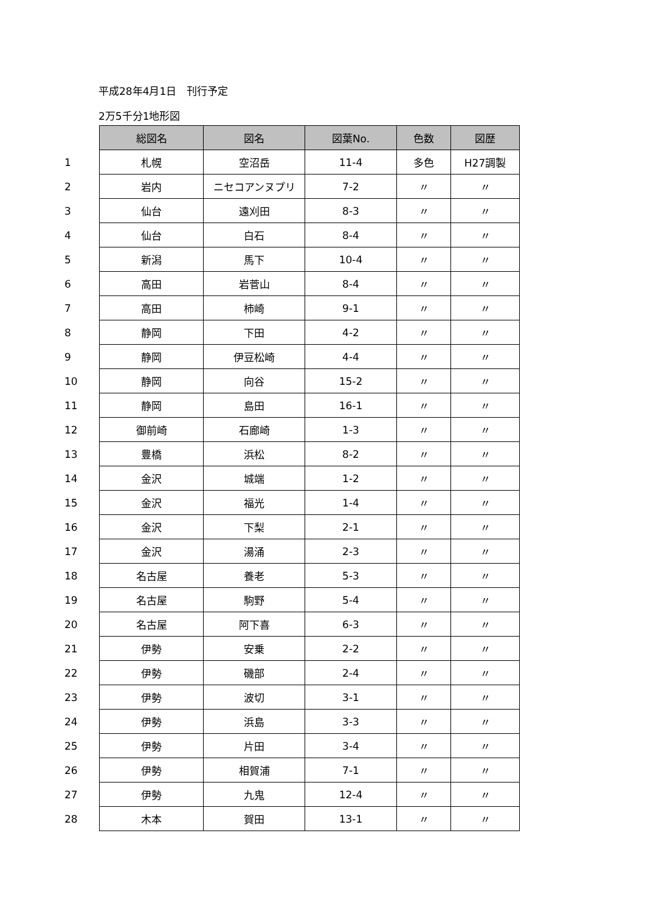平成28年4月1日　刊行予定
2万5千分1地形図
| | 総図名 | 図名 | 図葉No. | 色数 | 図歴 |
| 1 | 札幌 | 空沼岳 | 11-4 | 多色 | H27調製 |
| 2 | 岩内 | ニセコアンヌプリ | 7-2 | 〃 | 〃 |
| 3 | 仙台 | 遠刈田 | 8-3 | 〃 | 〃 |
| 4 | 仙台 | 白石 | 8-4 | 〃 | 〃 |
| 5 | 新潟 | 馬下 | 10-4 | 〃 | 〃 |
| 6 | 高田 | 岩菅山 | 8-4 | 〃 | 〃 |
| 7 | 高田 | 柿崎 | 9-1 | 〃 | 〃 |
| 8 | 静岡 | 下田 | 4-2 | 〃 | 〃 |
| 9 | 静岡 | 伊豆松崎 | 4-4 | 〃 | 〃 |
| 10 | 静岡 | 向谷 | 15-2 | 〃 | 〃 |
| 11 | 静岡 | 島田 | 16-1 | 〃 | 〃 |
| 12 | 御前崎 | 石廊崎 | 1-3 | 〃 | 〃 |
| 13 | 豊橋 | 浜松 | 8-2 | 〃 | 〃 |
| 14 | 金沢 | 城端 | 1-2 | 〃 | 〃 |
| 15 | 金沢 | 福光 | 1-4 | 〃 | 〃 |
| 16 | 金沢 | 下梨 | 2-1 | 〃 | 〃 |
| 17 | 金沢 | 湯涌 | 2-3 | 〃 | 〃 |
| 18 | 名古屋 | 養老 | 5-3 | 〃 | 〃 |
| 19 | 名古屋 | 駒野 | 5-4 | 〃 | 〃 |
| 20 | 名古屋 | 阿下喜 | 6-3 | 〃 | 〃 |
| 21 | 伊勢 | 安乗 | 2-2 | 〃 | 〃 |
| 22 | 伊勢 | 磯部 | 2-4 | 〃 | 〃 |
| 23 | 伊勢 | 波切 | 3-1 | 〃 | 〃 |
| 24 | 伊勢 | 浜島 | 3-3 | 〃 | 〃 |
| 25 | 伊勢 | 片田 | 3-4 | 〃 | 〃 |
| 26 | 伊勢 | 相賀浦 | 7-1 | 〃 | 〃 |
| 27 | 伊勢 | 九鬼 | 12-4 | 〃 | 〃 |
| 28 | 木本 | 賀田 | 13-1 | 〃 | 〃 |